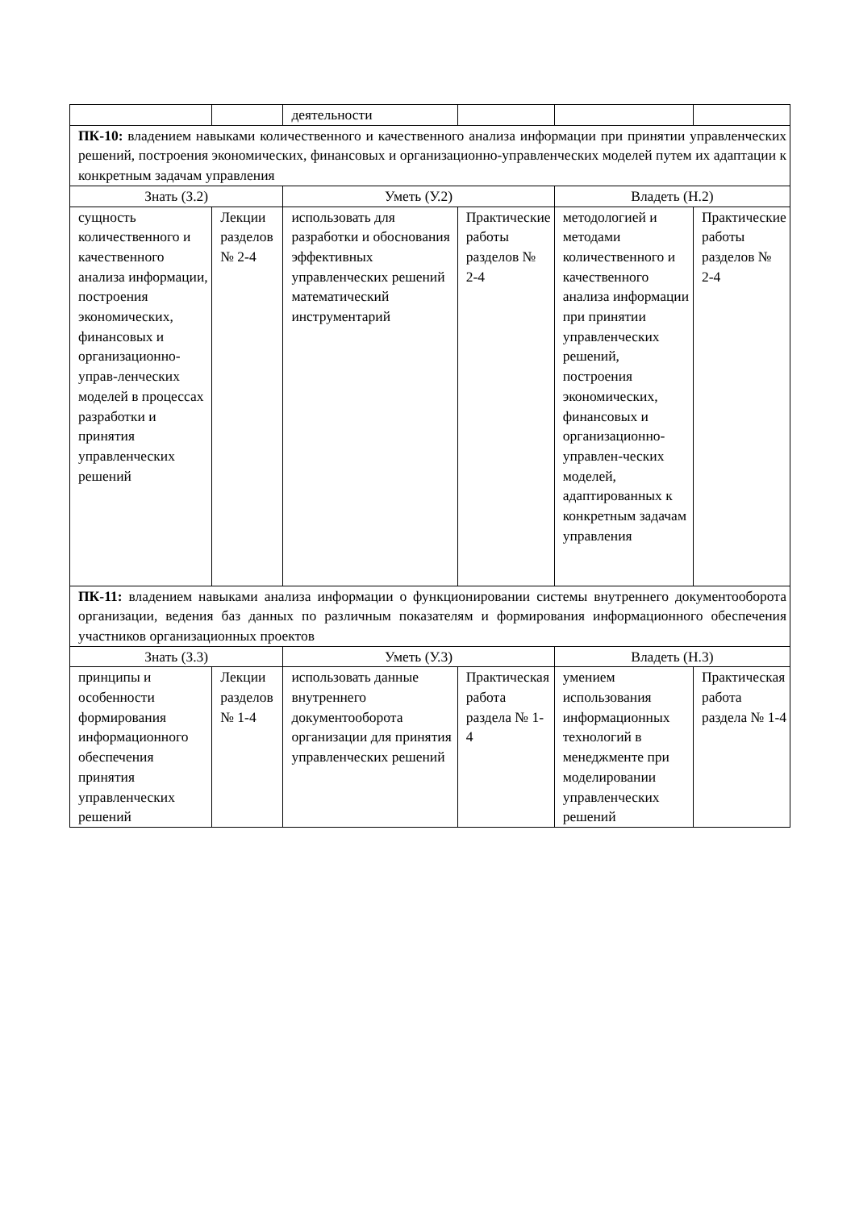| | | деятельности | | | |
| ПК-10: владением навыками количественного и качественного анализа информации при принятии управленческих решений, построения экономических, финансовых и организационно-управленческих моделей путем их адаптации к конкретным задачам управления | | | | | |
| Знать (З.2) | | Уметь (У.2) | | Владеть (Н.2) | |
| сущность количественного и качественного анализа информации, построения экономических, финансовых и организационно-управ-ленческих моделей в процессах разработки и принятия управленческих решений | Лекции разделов № 2-4 | использовать для разработки и обоснования эффективных управленческих решений математический инструментарий | Практические работы разделов № 2-4 | методологией и методами количественного и качественного анализа информации при принятии управленческих решений, построения экономических, финансовых и организационно-управлен-ческих моделей, адаптированных к конкретным задачам управления | Практические работы разделов № 2-4 |
| ПК-11: владением навыками анализа информации о функционировании системы внутреннего документооборота организации, ведения баз данных по различным показателям и формирования информационного обеспечения участников организационных проектов | | | | | |
| Знать (З.3) | | Уметь (У.3) | | Владеть (Н.3) | |
| принципы и особенности формирования информационного обеспечения принятия управленческих решений | Лекции разделов № 1-4 | использовать данные внутреннего документооборота организации для принятия управленческих решений | Практическая работа раздела № 1-4 | умением использования информационных технологий в менеджменте при моделировании управленческих решений | Практическая работа раздела № 1-4 |